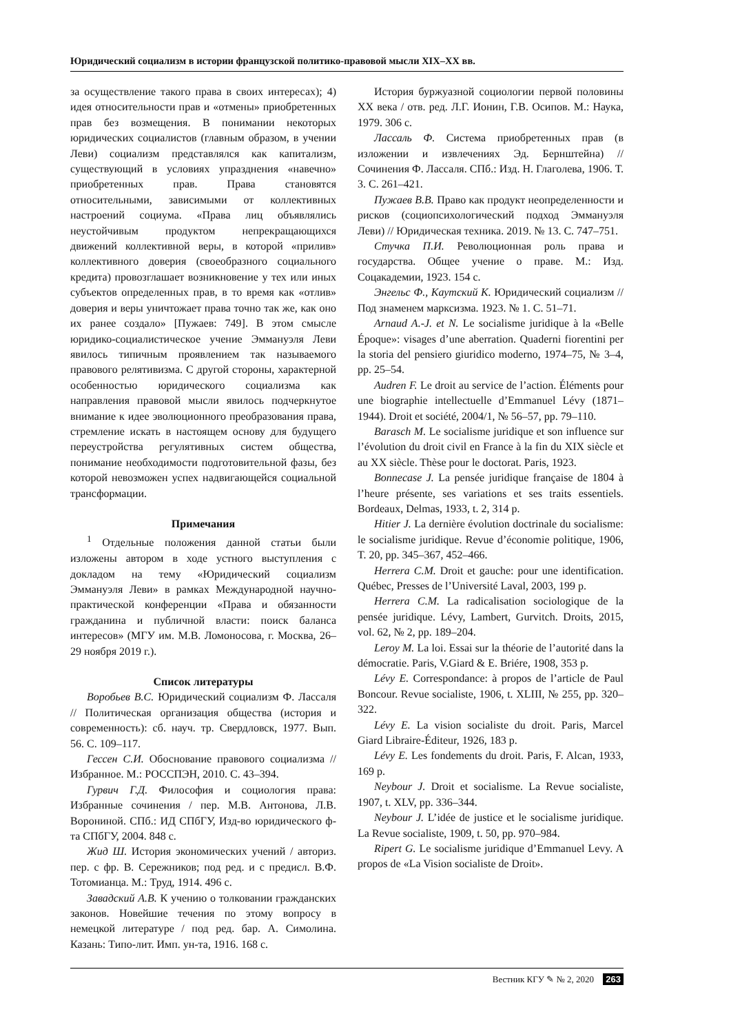Юридический социализм в истории французской политико-правовой мысли XIX–XX вв.
за осуществление такого права в своих интересах); 4) идея относительности прав и «отмены» приобретенных прав без возмещения. В понимании некоторых юридических социалистов (главным образом, в учении Леви) социализм представлялся как капитализм, существующий в условиях упразднения «навечно» приобретенных прав. Права становятся относительными, зависимыми от коллективных настроений социума. «Права лиц объявлялись неустойчивым продуктом непрекращающихся движений коллективной веры, в которой «прилив» коллективного доверия (своеобразного социального кредита) провозглашает возникновение у тех или иных субъектов определенных прав, в то время как «отлив» доверия и веры уничтожает права точно так же, как оно их ранее создало» [Пужаев: 749]. В этом смысле юридико-социалистическое учение Эммануэля Леви явилось типичным проявлением так называемого правового релятивизма. С другой стороны, характерной особенностью юридического социализма как направления правовой мысли явилось подчеркнутое внимание к идее эволюционного преобразования права, стремление искать в настоящем основу для будущего переустройства регулятивных систем общества, понимание необходимости подготовительной фазы, без которой невозможен успех надвигающейся социальной трансформации.
Примечания
<sup>1</sup> Отдельные положения данной статьи были изложены автором в ходе устного выступления с докладом на тему «Юридический социализм Эммануэля Леви» в рамках Международной научно-практической конференции «Права и обязанности гражданина и публичной власти: поиск баланса интересов» (МГУ им. М.В. Ломоносова, г. Москва, 26–29 ноября 2019 г.).
Список литературы
Воробьев В.С. Юридический социализм Ф. Лассаля // Политическая организация общества (история и современность): сб. науч. тр. Свердловск, 1977. Вып. 56. С. 109–117.
Гессен С.И. Обоснование правового социализма // Избранное. М.: РОССПЭН, 2010. С. 43–394.
Гурвич Г.Д. Философия и социология права: Избранные сочинения / пер. М.В. Антонова, Л.В. Ворониной. СПб.: ИД СПбГУ, Изд-во юридического ф-та СПбГУ, 2004. 848 с.
Жид Ш. История экономических учений / авториз. пер. с фр. В. Сережников; под ред. и с предисл. В.Ф. Тотомианца. М.: Труд, 1914. 496 с.
Завадский А.В. К учению о толковании гражданских законов. Новейшие течения по этому вопросу в немецкой литературе / под ред. бар. А. Симолина. Казань: Типо-лит. Имп. ун-та, 1916. 168 с.
История буржуазной социологии первой половины XX века / отв. ред. Л.Г. Ионин, Г.В. Осипов. М.: Наука, 1979. 306 с.
Лассаль Ф. Система приобретенных прав (в изложении и извлечениях Эд. Бернштейна) // Сочинения Ф. Лассаля. СПб.: Изд. Н. Глаголева, 1906. Т. 3. С. 261–421.
Пужаев В.В. Право как продукт неопределенности и рисков (социопсихологический подход Эммануэля Леви) // Юридическая техника. 2019. № 13. С. 747–751.
Стучка П.И. Революционная роль права и государства. Общее учение о праве. М.: Изд. Соцакадемии, 1923. 154 с.
Энгельс Ф., Каутский К. Юридический социализм // Под знаменем марксизма. 1923. № 1. С. 51–71.
Arnaud A.-J. et N. Le socialisme juridique à la «Belle Époque»: visages d’une aberration. Quaderni fiorentini per la storia del pensiero giuridico moderno, 1974–75, № 3–4, pp. 25–54.
Audren F. Le droit au service de l’action. Éléments pour une biographie intellectuelle d’Emmanuel Lévy (1871–1944). Droit et société, 2004/1, № 56–57, pp. 79–110.
Barasch M. Le socialisme juridique et son influence sur l’évolution du droit civil en France à la fin du XIX siècle et au XX siècle. Thèse pour le doctorat. Paris, 1923.
Bonnecase J. La pensée juridique française de 1804 à l’heure présente, ses variations et ses traits essentiels. Bordeaux, Delmas, 1933, t. 2, 314 p.
Hitier J. La dernière évolution doctrinale du socialisme: le socialisme juridique. Revue d’économie politique, 1906, T. 20, pp. 345–367, 452–466.
Herrera C.M. Droit et gauche: pour une identification. Québec, Presses de l’Université Laval, 2003, 199 p.
Herrera C.M. La radicalisation sociologique de la pensée juridique. Lévy, Lambert, Gurvitch. Droits, 2015, vol. 62, № 2, pp. 189–204.
Leroy M. La loi. Essai sur la théorie de l’autorité dans la démocratie. Paris, V.Giard & E. Briére, 1908, 353 p.
Lévy E. Correspondance: à propos de l’article de Paul Boncour. Revue socialiste, 1906, t. XLIII, № 255, pp. 320–322.
Lévy E. La vision socialiste du droit. Paris, Marcel Giard Libraire-Éditeur, 1926, 183 p.
Lévy E. Les fondements du droit. Paris, F. Alcan, 1933, 169 p.
Neybour J. Droit et socialisme. La Revue socialiste, 1907, t. XLV, pp. 336–344.
Neybour J. L’idée de justice et le socialisme juridique. La Revue socialiste, 1909, t. 50, pp. 970–984.
Ripert G. Le socialisme juridique d’Emmanuel Levy. A propos de «La Vision socialiste de Droit».
Вестник КГУ ✎ № 2, 2020 263